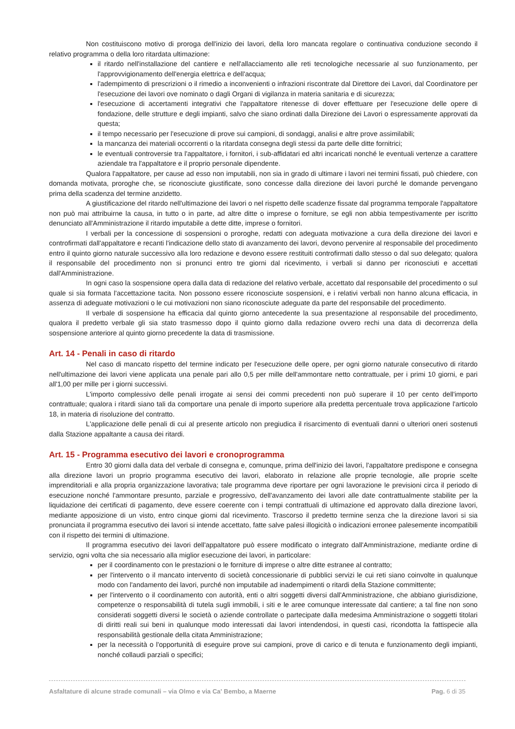Non costituiscono motivo di proroga dell'inizio dei lavori, della loro mancata regolare o continuativa conduzione secondo il relativo programma o della loro ritardata ultimazione:
il ritardo nell'installazione del cantiere e nell'allacciamento alle reti tecnologiche necessarie al suo funzionamento, per l'approvvigionamento dell'energia elettrica e dell'acqua;
l'adempimento di prescrizioni o il rimedio a inconvenienti o infrazioni riscontrate dal Direttore dei Lavori, dal Coordinatore per l'esecuzione dei lavori ove nominato o dagli Organi di vigilanza in materia sanitaria e di sicurezza;
l'esecuzione di accertamenti integrativi che l'appaltatore ritenesse di dover effettuare per l'esecuzione delle opere di fondazione, delle strutture e degli impianti, salvo che siano ordinati dalla Direzione dei Lavori o espressamente approvati da questa;
il tempo necessario per l'esecuzione di prove sui campioni, di sondaggi, analisi e altre prove assimilabili;
la mancanza dei materiali occorrenti o la ritardata consegna degli stessi da parte delle ditte fornitrici;
le eventuali controversie tra l'appaltatore, i fornitori, i sub-affidatari ed altri incaricati nonché le eventuali vertenze a carattere aziendale tra l'appaltatore e il proprio personale dipendente.
Qualora l'appaltatore, per cause ad esso non imputabili, non sia in grado di ultimare i lavori nei termini fissati, può chiedere, con domanda motivata, proroghe che, se riconosciute giustificate, sono concesse dalla direzione dei lavori purché le domande pervengano prima della scadenza del termine anzidetto.
A giustificazione del ritardo nell'ultimazione dei lavori o nel rispetto delle scadenze fissate dal programma temporale l'appaltatore non può mai attribuirne la causa, in tutto o in parte, ad altre ditte o imprese o forniture, se egli non abbia tempestivamente per iscritto denunciato all'Amministrazione il ritardo imputabile a dette ditte, imprese o fornitori.
I verbali per la concessione di sospensioni o proroghe, redatti con adeguata motivazione a cura della direzione dei lavori e controfirmati dall'appaltatore e recanti l'indicazione dello stato di avanzamento dei lavori, devono pervenire al responsabile del procedimento entro il quinto giorno naturale successivo alla loro redazione e devono essere restituiti controfirmati dallo stesso o dal suo delegato; qualora il responsabile del procedimento non si pronunci entro tre giorni dal ricevimento, i verbali si danno per riconosciuti e accettati dall'Amministrazione.
In ogni caso la sospensione opera dalla data di redazione del relativo verbale, accettato dal responsabile del procedimento o sul quale si sia formata l'accettazione tacita. Non possono essere riconosciute sospensioni, e i relativi verbali non hanno alcuna efficacia, in assenza di adeguate motivazioni o le cui motivazioni non siano riconosciute adeguate da parte del responsabile del procedimento.
Il verbale di sospensione ha efficacia dal quinto giorno antecedente la sua presentazione al responsabile del procedimento, qualora il predetto verbale gli sia stato trasmesso dopo il quinto giorno dalla redazione ovvero rechi una data di decorrenza della sospensione anteriore al quinto giorno precedente la data di trasmissione.
Art. 14 - Penali in caso di ritardo
Nel caso di mancato rispetto del termine indicato per l'esecuzione delle opere, per ogni giorno naturale consecutivo di ritardo nell'ultimazione dei lavori viene applicata una penale pari allo 0,5 per mille dell'ammontare netto contrattuale, per i primi 10 giorni, e pari all'1,00 per mille per i giorni successivi.
L'importo complessivo delle penali irrogate ai sensi dei commi precedenti non può superare il 10 per cento dell'importo contrattuale; qualora i ritardi siano tali da comportare una penale di importo superiore alla predetta percentuale trova applicazione l'articolo 18, in materia di risoluzione del contratto.
L'applicazione delle penali di cui al presente articolo non pregiudica il risarcimento di eventuali danni o ulteriori oneri sostenuti dalla Stazione appaltante a causa dei ritardi.
Art. 15 - Programma esecutivo dei lavori e cronoprogramma
Entro 30 giorni dalla data del verbale di consegna e, comunque, prima dell'inizio dei lavori, l'appaltatore predispone e consegna alla direzione lavori un proprio programma esecutivo dei lavori, elaborato in relazione alle proprie tecnologie, alle proprie scelte imprenditoriali e alla propria organizzazione lavorativa; tale programma deve riportare per ogni lavorazione le previsioni circa il periodo di esecuzione nonché l'ammontare presunto, parziale e progressivo, dell'avanzamento dei lavori alle date contrattualmente stabilite per la liquidazione dei certificati di pagamento, deve essere coerente con i tempi contrattuali di ultimazione ed approvato dalla direzione lavori, mediante apposizione di un visto, entro cinque giorni dal ricevimento. Trascorso il predetto termine senza che la direzione lavori si sia pronunciata il programma esecutivo dei lavori si intende accettato, fatte salve palesi illogicità o indicazioni erronee palesemente incompatibili con il rispetto dei termini di ultimazione.
Il programma esecutivo dei lavori dell'appaltatore può essere modificato o integrato dall'Amministrazione, mediante ordine di servizio, ogni volta che sia necessario alla miglior esecuzione dei lavori, in particolare:
per il coordinamento con le prestazioni o le forniture di imprese o altre ditte estranee al contratto;
per l'intervento o il mancato intervento di società concessionarie di pubblici servizi le cui reti siano coinvolte in qualunque modo con l'andamento dei lavori, purché non imputabile ad inadempimenti o ritardi della Stazione committente;
per l'intervento o il coordinamento con autorità, enti o altri soggetti diversi dall'Amministrazione, che abbiano giurisdizione, competenze o responsabilità di tutela sugli immobili, i siti e le aree comunque interessate dal cantiere; a tal fine non sono considerati soggetti diversi le società o aziende controllate o partecipate dalla medesima Amministrazione o soggetti titolari di diritti reali sui beni in qualunque modo interessati dai lavori intendendosi, in questi casi, ricondotta la fattispecie alla responsabilità gestionale della citata Amministrazione;
per la necessità o l'opportunità di eseguire prove sui campioni, prove di carico e di tenuta e funzionamento degli impianti, nonché collaudi parziali o specifici;
Asfaltature di alcune strade comunali – via Olmo e via Ca' Bembo, a Maerne Pag. 6 di 35